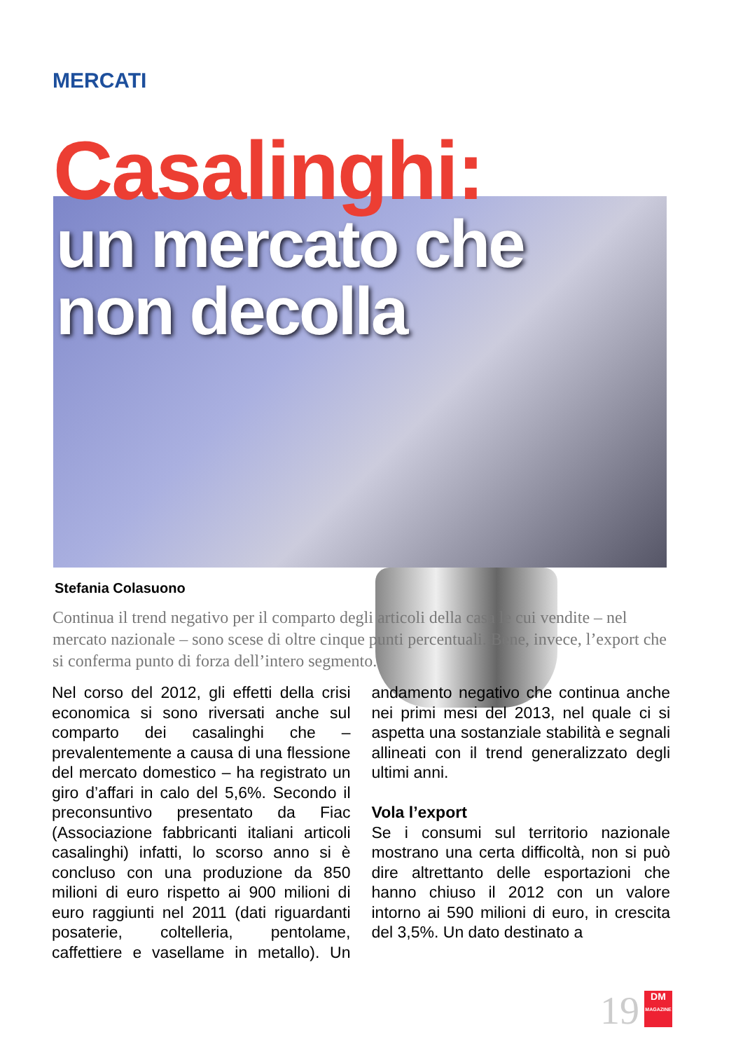MERCATI
Casalinghi:
un mercato che
non decolla
Stefania Colasuono
Continua il trend negativo per il comparto degli articoli della casa le cui vendite – nel mercato nazionale – sono scese di oltre cinque punti percentuali. Bene, invece, l’export che si conferma punto di forza dell’intero segmento.
Nel corso del 2012, gli effetti della crisi economica si sono riversati anche sul comparto dei casalinghi che – prevalentemente a causa di una flessione del mercato domestico – ha registrato un giro d’affari in calo del 5,6%. Secondo il preconsuntivo presentato da Fiac (Associazione fabbricanti italiani articoli casalinghi) infatti, lo scorso anno si è concluso con una produzione da 850 milioni di euro rispetto ai 900 milioni di euro raggiunti nel 2011 (dati riguardanti posaterie, coltelleria, pentolame, caffettiere e vasellame in metallo). Un andamento negativo che continua anche nei primi mesi del 2013, nel quale ci si aspetta una sostanziale stabilità e segnali allineati con il trend generalizzato degli ultimi anni.
Vola l’export
Se i consumi sul territorio nazionale mostrano una certa difficoltà, non si può dire altrettanto delle esportazioni che hanno chiuso il 2012 con un valore intorno ai 590 milioni di euro, in crescita del 3,5%. Un dato destinato a
19
DM
MAGAZINE